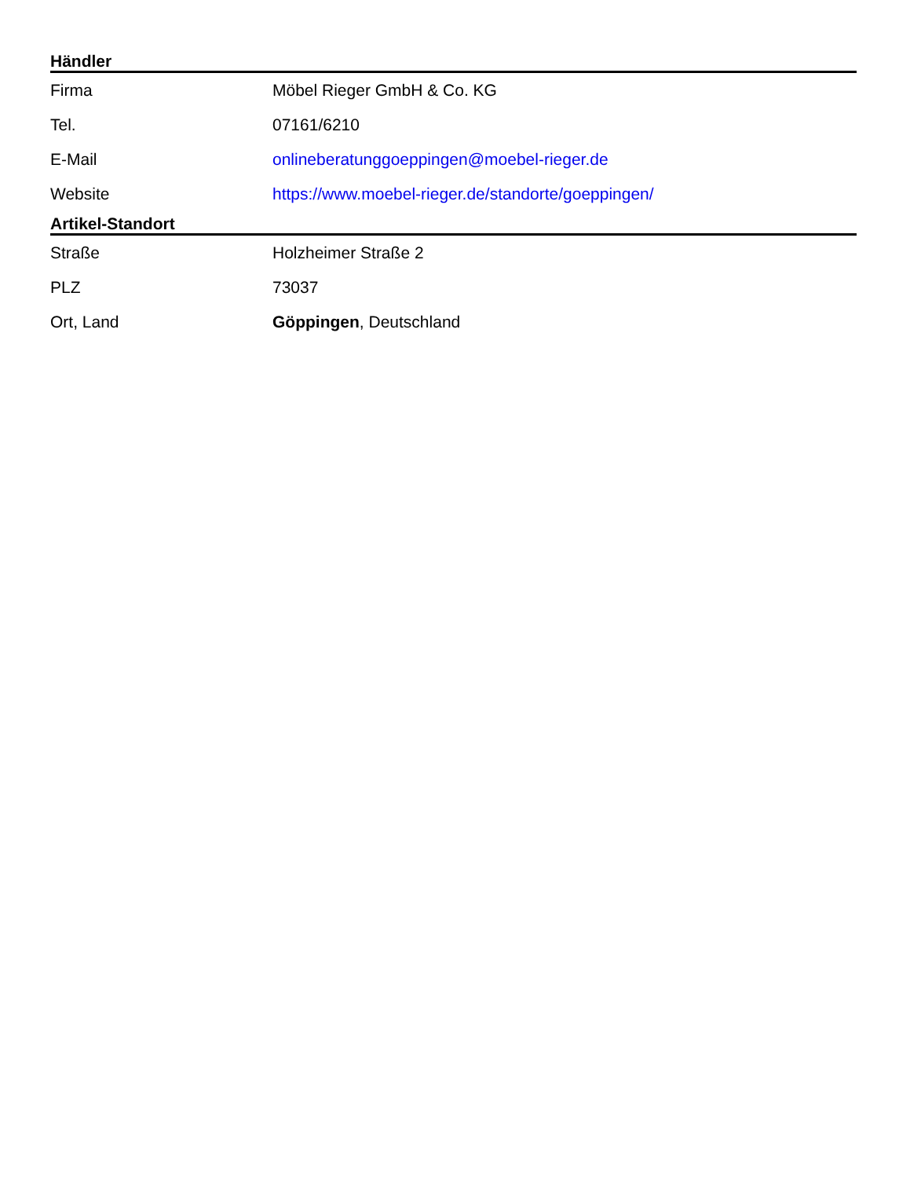| Händler | |
| --- | --- |
| Firma | Möbel Rieger GmbH & Co. KG |
| Tel. | 07161/6210 |
| E-Mail | onlineberatunggoeppingen@moebel-rieger.de |
| Website | https://www.moebel-rieger.de/standorte/goeppingen/ |
| Artikel-Standort | |
| Straße | Holzheimer Straße 2 |
| PLZ | 73037 |
| Ort, Land | Göppingen , Deutschland |